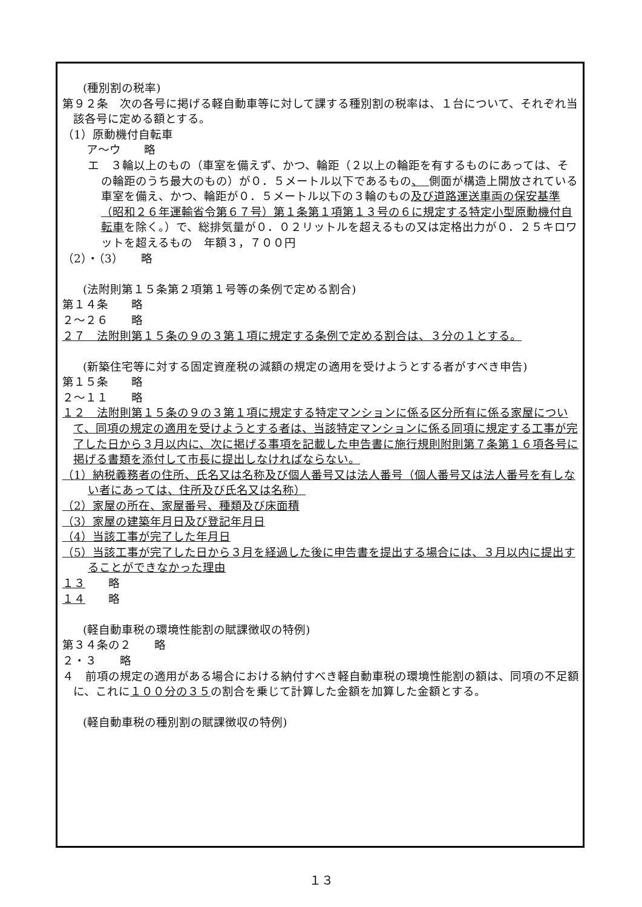(種別割の税率)
第９２条　次の各号に掲げる軽自動車等に対して課する種別割の税率は、１台について、それぞれ当該各号に定める額とする。
（1）原動機付自転車
ア～ウ　　略
エ　３輪以上のもの（車室を備えず、かつ、輪距（２以上の輪距を有するものにあっては、その輪距のうち最大のもの）が０．５メートル以下であるもの、　側面が構造上開放されている車室を備え、かつ、輪距が０．５メートル以下の３輪のもの及び道路運送車両の保安基準（昭和２６年運輸省令第６７号）第１条第１項第１３号の６に規定する特定小型原動機付自転車を除く。）で、総排気量が０．０２リットルを超えるもの又は定格出力が０．２５キロワットを超えるもの　年額３，７００円
（2）・（3）　　略
(法附則第１５条第２項第１号等の条例で定める割合)
第１４条　　略
２～２６　　略
２７　法附則第１５条の９の３第１項に規定する条例で定める割合は、３分の１とする。
(新築住宅等に対する固定資産税の減額の規定の適用を受けようとする者がすべき申告)
第１５条　　略
２～１１　　略
１２　法附則第１５条の９の３第１項に規定する特定マンションに係る区分所有に係る家屋について、同項の規定の適用を受けようとする者は、当該特定マンションに係る同項に規定する工事が完了した日から３月以内に、次に掲げる事項を記載した申告書に施行規則附則第７条第１６項各号に掲げる書類を添付して市長に提出しなければならない。
（1）納税義務者の住所、氏名又は名称及び個人番号又は法人番号（個人番号又は法人番号を有しない者にあっては、住所及び氏名又は名称）
（2）家屋の所在、家屋番号、種類及び床面積
（3）家屋の建築年月日及び登記年月日
（4）当該工事が完了した年月日
（5）当該工事が完了した日から３月を経過した後に申告書を提出する場合には、３月以内に提出することができなかった理由
１３　　略
１４　　略
(軽自動車税の環境性能割の賦課徴収の特例)
第３４条の２　　略
２・３　　略
４　前項の規定の適用がある場合における納付すべき軽自動車税の環境性能割の額は、同項の不足額に、これに１００分の３５の割合を乗じて計算した金額を加算した金額とする。
(軽自動車税の種別割の賦課徴収の特例)
１３